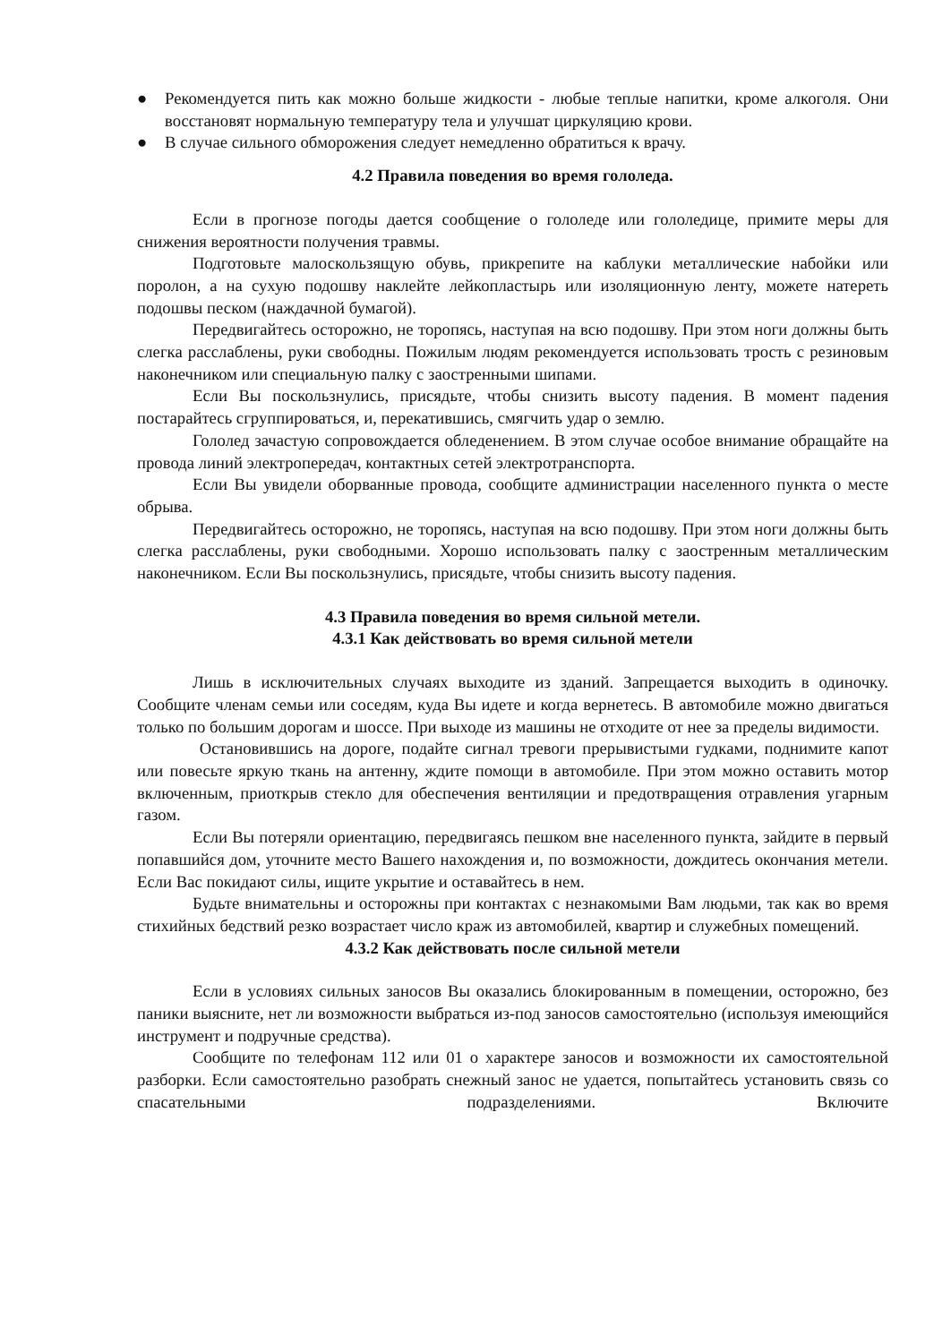● Рекомендуется пить как можно больше жидкости - любые теплые напитки, кроме алкоголя. Они восстановят нормальную температуру тела и улучшат циркуляцию крови.
● В случае сильного обморожения следует немедленно обратиться к врачу.
4.2 Правила поведения во время гололеда.
Если в прогнозе погоды дается сообщение о гололеде или гололедице, примите меры для снижения вероятности получения травмы.
Подготовьте малоскользящую обувь, прикрепите на каблуки металлические набойки или поролон, а на сухую подошву наклейте лейкопластырь или изоляционную ленту, можете натереть подошвы песком (наждачной бумагой).
Передвигайтесь осторожно, не торопясь, наступая на всю подошву. При этом ноги должны быть слегка расслаблены, руки свободны. Пожилым людям рекомендуется использовать трость с резиновым наконечником или специальную палку с заостренными шипами.
Если Вы поскользнулись, присядьте, чтобы снизить высоту падения. В момент падения постарайтесь сгруппироваться, и, перекатившись, смягчить удар о землю.
Гололед зачастую сопровождается обледенением. В этом случае особое внимание обращайте на провода линий электропередач, контактных сетей электротранспорта.
Если Вы увидели оборванные провода, сообщите администрации населенного пункта о месте обрыва.
Передвигайтесь осторожно, не торопясь, наступая на всю подошву. При этом ноги должны быть слегка расслаблены, руки свободными. Хорошо использовать палку с заостренным металлическим наконечником. Если Вы поскользнулись, присядьте, чтобы снизить высоту падения.
4.3 Правила поведения во время сильной метели.
4.3.1 Как действовать во время сильной метели
Лишь в исключительных случаях выходите из зданий. Запрещается выходить в одиночку. Сообщите членам семьи или соседям, куда Вы идете и когда вернетесь. В автомобиле можно двигаться только по большим дорогам и шоссе. При выходе из машины не отходите от нее за пределы видимости.
Остановившись на дороге, подайте сигнал тревоги прерывистыми гудками, поднимите капот или повесьте яркую ткань на антенну, ждите помощи в автомобиле. При этом можно оставить мотор включенным, приоткрыв стекло для обеспечения вентиляции и предотвращения отравления угарным газом.
Если Вы потеряли ориентацию, передвигаясь пешком вне населенного пункта, зайдите в первый попавшийся дом, уточните место Вашего нахождения и, по возможности, дождитесь окончания метели. Если Вас покидают силы, ищите укрытие и оставайтесь в нем.
Будьте внимательны и осторожны при контактах с незнакомыми Вам людьми, так как во время стихийных бедствий резко возрастает число краж из автомобилей, квартир и служебных помещений.
4.3.2 Как действовать после сильной метели
Если в условиях сильных заносов Вы оказались блокированным в помещении, осторожно, без паники выясните, нет ли возможности выбраться из-под заносов самостоятельно (используя имеющийся инструмент и подручные средства).
Сообщите по телефонам 112 или 01 о характере заносов и возможности их самостоятельной разборки. Если самостоятельно разобрать снежный занос не удается, попытайтесь установить связь со спасательными подразделениями. Включите